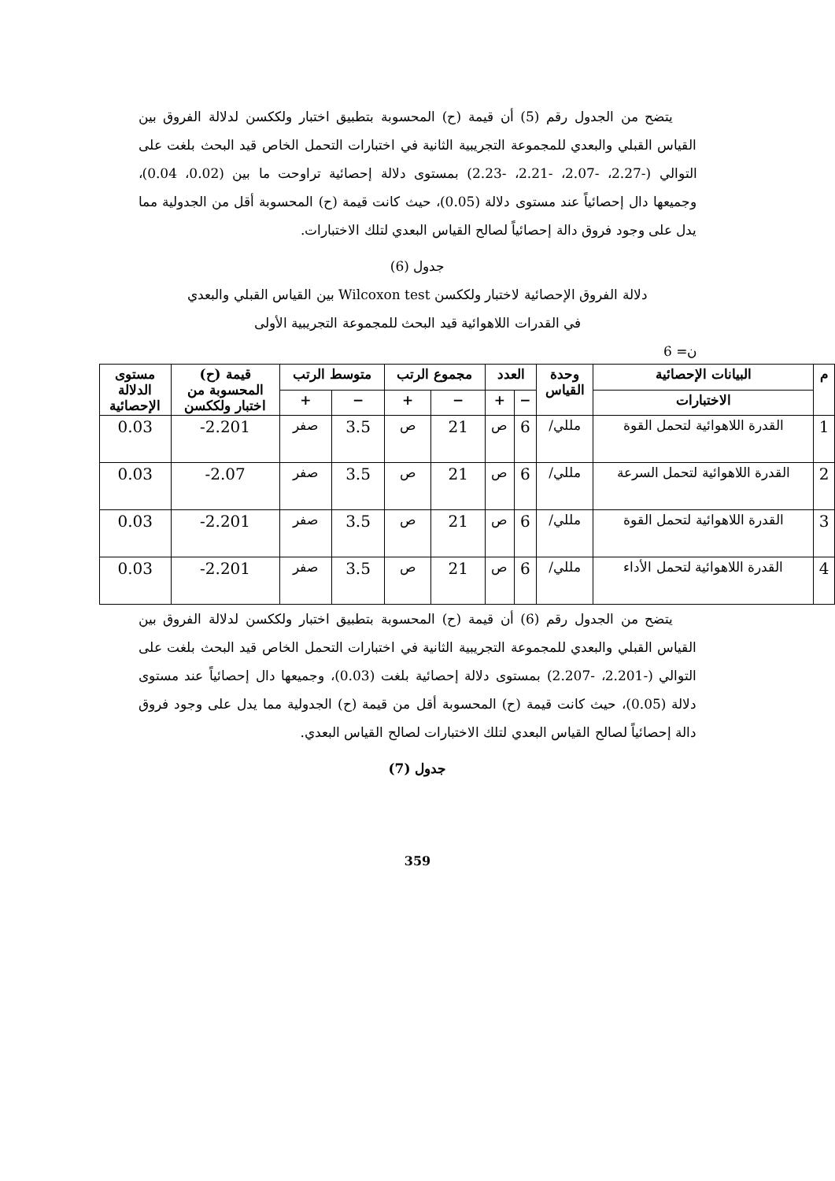يتضح من الجدول رقم (5) أن قيمة (ح) المحسوبة بتطبيق اختبار ولككسن لدلالة الفروق بين القياس القبلي والبعدي للمجموعة التجريبية الثانية في اختبارات التحمل الخاص قيد البحث بلغت على التوالي (-2.27، -2.07، -2.21، -2.23) بمستوى دلالة إحصائية تراوحت ما بين (0.02، 0.04)، وجميعها دال إحصائياً عند مستوى دلالة (0.05)، حيث كانت قيمة (ح) المحسوبة أقل من الجدولية مما يدل على وجود فروق دالة إحصائياً لصالح القياس البعدي لتلك الاختبارات.
جدول (6)
دلالة الفروق الإحصائية لاختبار ولككسن Wilcoxon test بين القياس القبلي والبعدي
في القدرات اللاهوائية قيد البحث للمجموعة التجريبية الأولى
ن= 6
| م | البيانات الإحصائية | وحدة القياس | العدد | | مجموع الرتب | | متوسط الرتب | | قيمة (ح) المحسوبة من اختبار ولككسن | مستوى الدلالة الإحصائية |
| --- | --- | --- | --- | --- | --- | --- | --- | --- | --- | --- |
| | الاختبارات | | − | + | − | + | − | + | | |
| 1 | القدرة اللاهوائية لتحمل القوة | مللي/ | 6 | ص | 21 | ص | 3.5 | صفر | 2.201- | 0.03 |
| 2 | القدرة اللاهوائية لتحمل السرعة | مللي/ | 6 | ص | 21 | ص | 3.5 | صفر | 2.07- | 0.03 |
| 3 | القدرة اللاهوائية لتحمل القوة | مللي/ | 6 | ص | 21 | ص | 3.5 | صفر | 2.201- | 0.03 |
| 4 | القدرة اللاهوائية لتحمل الأداء | مللي/ | 6 | ص | 21 | ص | 3.5 | صفر | 2.201- | 0.03 |
يتضح من الجدول رقم (6) أن قيمة (ح) المحسوبة بتطبيق اختبار ولككسن لدلالة الفروق بين القياس القبلي والبعدي للمجموعة التجريبية الثانية في اختبارات التحمل الخاص قيد البحث بلغت على التوالي (-2.201، -2.207) بمستوى دلالة إحصائية بلغت (0.03)، وجميعها دال إحصائياً عند مستوى دلالة (0.05)، حيث كانت قيمة (ح) المحسوبة أقل من قيمة (ح) الجدولية مما يدل على وجود فروق دالة إحصائياً لصالح القياس البعدي لتلك الاختبارات لصالح القياس البعدي.
جدول (7)
359